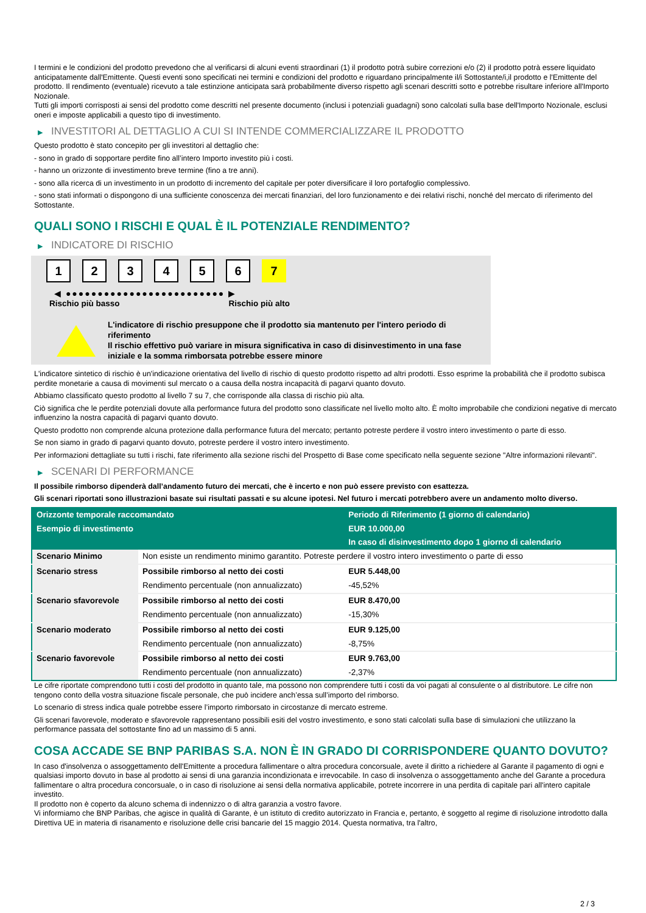I termini e le condizioni del prodotto prevedono che al verificarsi di alcuni eventi straordinari (1) il prodotto potrà subire correzioni e/o (2) il prodotto potrà essere liquidato anticipatamente dall'Emittente. Questi eventi sono specificati nei termini e condizioni del prodotto e riguardano principalmente il/i Sottostante/i,il prodotto e l'Emittente del prodotto. Il rendimento (eventuale) ricevuto a tale estinzione anticipata sarà probabilmente diverso rispetto agli scenari descritti sotto e potrebbe risultare inferiore all'Importo Nozionale.
Tutti gli importi corrisposti ai sensi del prodotto come descritti nel presente documento (inclusi i potenziali guadagni) sono calcolati sulla base dell'Importo Nozionale, esclusi oneri e imposte applicabili a questo tipo di investimento.
▶ INVESTITORI AL DETTAGLIO A CUI SI INTENDE COMMERCIALIZZARE IL PRODOTTO
Questo prodotto è stato concepito per gli investitori al dettaglio che:
- sono in grado di sopportare perdite fino all’intero Importo investito più i costi.
- hanno un orizzonte di investimento breve termine (fino a tre anni).
- sono alla ricerca di un investimento in un prodotto di incremento del capitale per poter diversificare il loro portafoglio complessivo.
- sono stati informati o dispongono di una sufficiente conoscenza dei mercati finanziari, del loro funzionamento e dei relativi rischi, nonché del mercato di riferimento del Sottostante.
QUALI SONO I RISCHI E QUAL È IL POTENZIALE RENDIMENTO?
▶ INDICATORE DI RISCHIO
1 2 3 4 5 6 7
◀ ●●●●●●●●●●●●●●●●●●●●●●●●● ▶
Rischio più basso Rischio più alto
L'indicatore di rischio presuppone che il prodotto sia mantenuto per l'intero periodo di riferimento
Il rischio effettivo può variare in misura significativa in caso di disinvestimento in una fase iniziale e la somma rimborsata potrebbe essere minore
L'indicatore sintetico di rischio è un'indicazione orientativa del livello di rischio di questo prodotto rispetto ad altri prodotti. Esso esprime la probabilità che il prodotto subisca perdite monetarie a causa di movimenti sul mercato o a causa della nostra incapacità di pagarvi quanto dovuto.
Abbiamo classificato questo prodotto al livello 7 su 7, che corrisponde alla classa di rischio più alta.
Ciò significa che le perdite potenziali dovute alla performance futura del prodotto sono classificate nel livello molto alto. È molto improbabile che condizioni negative di mercato influenzino la nostra capacità di pagarvi quanto dovuto.
Questo prodotto non comprende alcuna protezione dalla performance futura del mercato; pertanto potreste perdere il vostro intero investimento o parte di esso.
Se non siamo in grado di pagarvi quanto dovuto, potreste perdere il vostro intero investimento.
Per informazioni dettagliate su tutti i rischi, fate riferimento alla sezione rischi del Prospetto di Base come specificato nella seguente sezione "Altre informazioni rilevanti".
▶ SCENARI DI PERFORMANCE
Il possibile rimborso dipenderà dall’andamento futuro dei mercati, che è incerto e non può essere previsto con esattezza.
Gli scenari riportati sono illustrazioni basate sui risultati passati e su alcune ipotesi. Nel futuro i mercati potrebbero avere un andamento molto diverso.
| Orizzonte temporale raccomandato | | Periodo di Riferimento (1 giorno di calendario) |
| --- | --- | --- |
| Esempio di investimento | | EUR 10.000,00 |
| | | In caso di disinvestimento dopo 1 giorno di calendario |
| Scenario Minimo | Non esiste un rendimento minimo garantito. Potreste perdere il vostro intero investimento o parte di esso | |
| Scenario stress | Possibile rimborso al netto dei costi | EUR 5.448,00 |
| | Rendimento percentuale (non annualizzato) | -45,52% |
| Scenario sfavorevole | Possibile rimborso al netto dei costi | EUR 8.470,00 |
| | Rendimento percentuale (non annualizzato) | -15,30% |
| Scenario moderato | Possibile rimborso al netto dei costi | EUR 9.125,00 |
| | Rendimento percentuale (non annualizzato) | -8,75% |
| Scenario favorevole | Possibile rimborso al netto dei costi | EUR 9.763,00 |
| | Rendimento percentuale (non annualizzato) | -2,37% |
Le cifre riportate comprendono tutti i costi del prodotto in quanto tale, ma possono non comprendere tutti i costi da voi pagati al consulente o al distributore. Le cifre non tengono conto della vostra situazione fiscale personale, che può incidere anch’essa sull’importo del rimborso.
Lo scenario di stress indica quale potrebbe essere l’importo rimborsato in circostanze di mercato estreme.
Gli scenari favorevole, moderato e sfavorevole rappresentano possibili esiti del vostro investimento, e sono stati calcolati sulla base di simulazioni che utilizzano la performance passata del sottostante fino ad un massimo di 5 anni.
COSA ACCADE SE BNP PARIBAS S.A. NON È IN GRADO DI CORRISPONDERE QUANTO DOVUTO?
In caso d'insolvenza o assoggettamento dell'Emittente a procedura fallimentare o altra procedura concorsuale, avete il diritto a richiedere al Garante il pagamento di ogni e qualsiasi importo dovuto in base al prodotto ai sensi di una garanzia incondizionata e irrevocabile. In caso di insolvenza o assoggettamento anche del Garante a procedura fallimentare o altra procedura concorsuale, o in caso di risoluzione ai sensi della normativa applicabile, potrete incorrere in una perdita di capitale pari all'intero capitale investito.
Il prodotto non è coperto da alcuno schema di indennizzo o di altra garanzia a vostro favore.
Vi informiamo che BNP Paribas, che agisce in qualità di Garante, è un istituto di credito autorizzato in Francia e, pertanto, è soggetto al regime di risoluzione introdotto dalla Direttiva UE in materia di risanamento e risoluzione delle crisi bancarie del 15 maggio 2014. Questa normativa, tra l'altro,
2 / 3